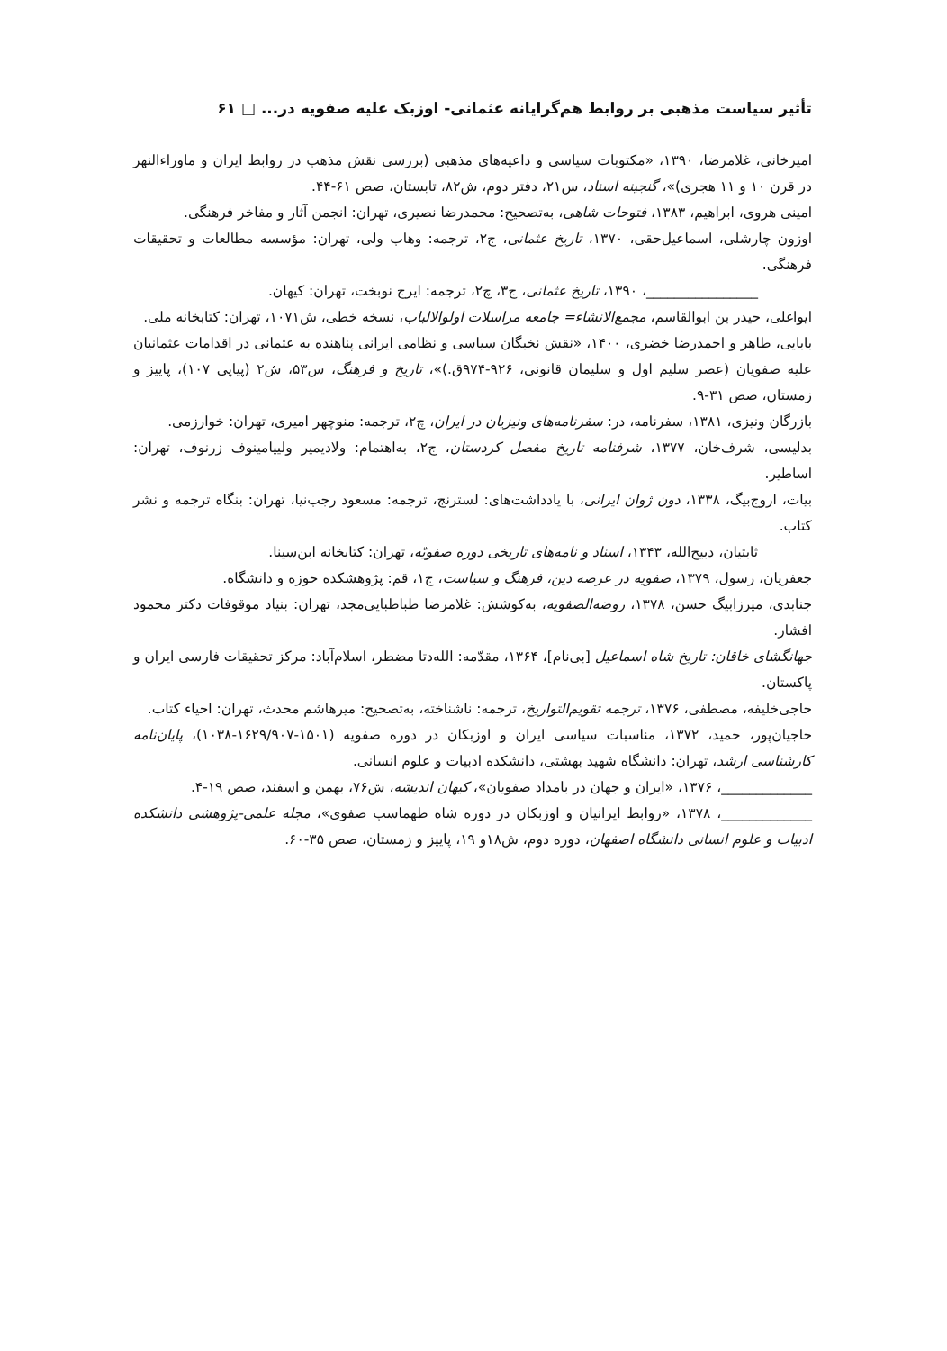تأثیر سیاست مذهبی بر روابط هم‌گرایانه عثمانی- اوزبک علیه صفویه در... □ ۶۱
امیرخانی، غلامرضا، ۱۳۹۰، «مکتوبات سیاسی و داعیه‌های مذهبی (بررسی نقش مذهب در روابط ایران و ماوراءالنهر در قرن ۱۰ و ۱۱ هجری)»، گنجینه اسناد، س۲۱، دفتر دوم، ش۸۲، تابستان، صص ۶۱-۴۴.
امینی هروی، ابراهیم، ۱۳۸۳، فتوحات شاهی، به‌تصحیح: محمدرضا نصیری، تهران: انجمن آثار و مفاخر فرهنگی.
اوزون چارشلی، اسماعیل‌حقی، ۱۳۷۰، تاریخ عثمانی، ج۲، ترجمه: وهاب ولی، تهران: مؤسسه مطالعات و تحقیقات فرهنگی.
________________، ۱۳۹۰، تاریخ عثمانی، ج۳، چ۲، ترجمه: ایرج نوبخت، تهران: کیهان.
ایواغلی، حیدر بن ابوالقاسم، مجمع‌الانشاء= جامعه مراسلات اولوالالباب، نسخه خطی، ش۱۰۷۱، تهران: کتابخانه ملی.
بابایی، طاهر و احمدرضا خضری، ۱۴۰۰، «نقش نخبگان سیاسی و نظامی ایرانی پناهنده به عثمانی در اقدامات عثمانیان علیه صفویان (عصر سلیم اول و سلیمان قانونی، ۹۲۶-۹۷۴ق.)»، تاریخ و فرهنگ، س۵۳، ش۲ (پیاپی ۱۰۷)، پاییز و زمستان، صص ۳۱-۹.
بازرگان ونیزی، ۱۳۸۱، سفرنامه، در: سفرنامه‌های ونیزیان در ایران، چ۲، ترجمه: منوچهر امیری، تهران: خوارزمی.
بدلیسی، شرف‌خان، ۱۳۷۷، شرفنامه تاریخ مفصل کردستان، ج۲، به‌اهتمام: ولادیمیر ولییامینوف زرنوف، تهران: اساطیر.
بیات، اروج‌بیگ، ۱۳۳۸، دون ژوان ایرانی، با یادداشت‌های: لسترنج، ترجمه: مسعود رجب‌نیا، تهران: بنگاه ترجمه و نشر کتاب.
ثابتیان، ذبیح‌الله، ۱۳۴۳، اسناد و نامه‌های تاریخی دوره صفویّه، تهران: کتابخانه ابن‌سینا.
جعفریان، رسول، ۱۳۷۹، صفویه در عرصه دین، فرهنگ و سیاست، ج۱، قم: پژوهشکده حوزه و دانشگاه.
جنابدی، میرزابیگ حسن، ۱۳۷۸، روضه‌الصفویه، به‌کوشش: غلامرضا طباطبایی‌مجد، تهران: بنیاد موقوفات دکتر محمود افشار.
جهانگشای خاقان: تاریخ شاه اسماعیل [بی‌نام]، ۱۳۶۴، مقدّمه: الله‌دتا مضطر، اسلام‌آباد: مرکز تحقیقات فارسی ایران و پاکستان.
حاجی‌خلیفه، مصطفی، ۱۳۷۶، ترجمه تقویم‌التواریخ، ترجمه: ناشناخته، به‌تصحیح: میرهاشم محدث، تهران: احیاء کتاب.
حاجیان‌پور، حمید، ۱۳۷۲، مناسبات سیاسی ایران و اوزبکان در دوره صفویه (۱۵۰۱-۱۶۲۹/۹۰۷-۱۰۳۸)، پایان‌نامه کارشناسی ارشد، تهران: دانشگاه شهید بهشتی، دانشکده ادبیات و علوم انسانی.
_____________، ۱۳۷۶، «ایران و جهان در بامداد صفویان»، کیهان اندیشه، ش۷۶، بهمن و اسفند، صص ۱۹-۴.
_____________، ۱۳۷۸، «روابط ایرانیان و اوزبکان در دوره شاه طهماسب صفوی»، مجله علمی-پژوهشی دانشکده ادبیات و علوم انسانی دانشگاه اصفهان، دوره دوم، ش۱۸و ۱۹، پاییز و زمستان، صص ۳۵-۶۰.